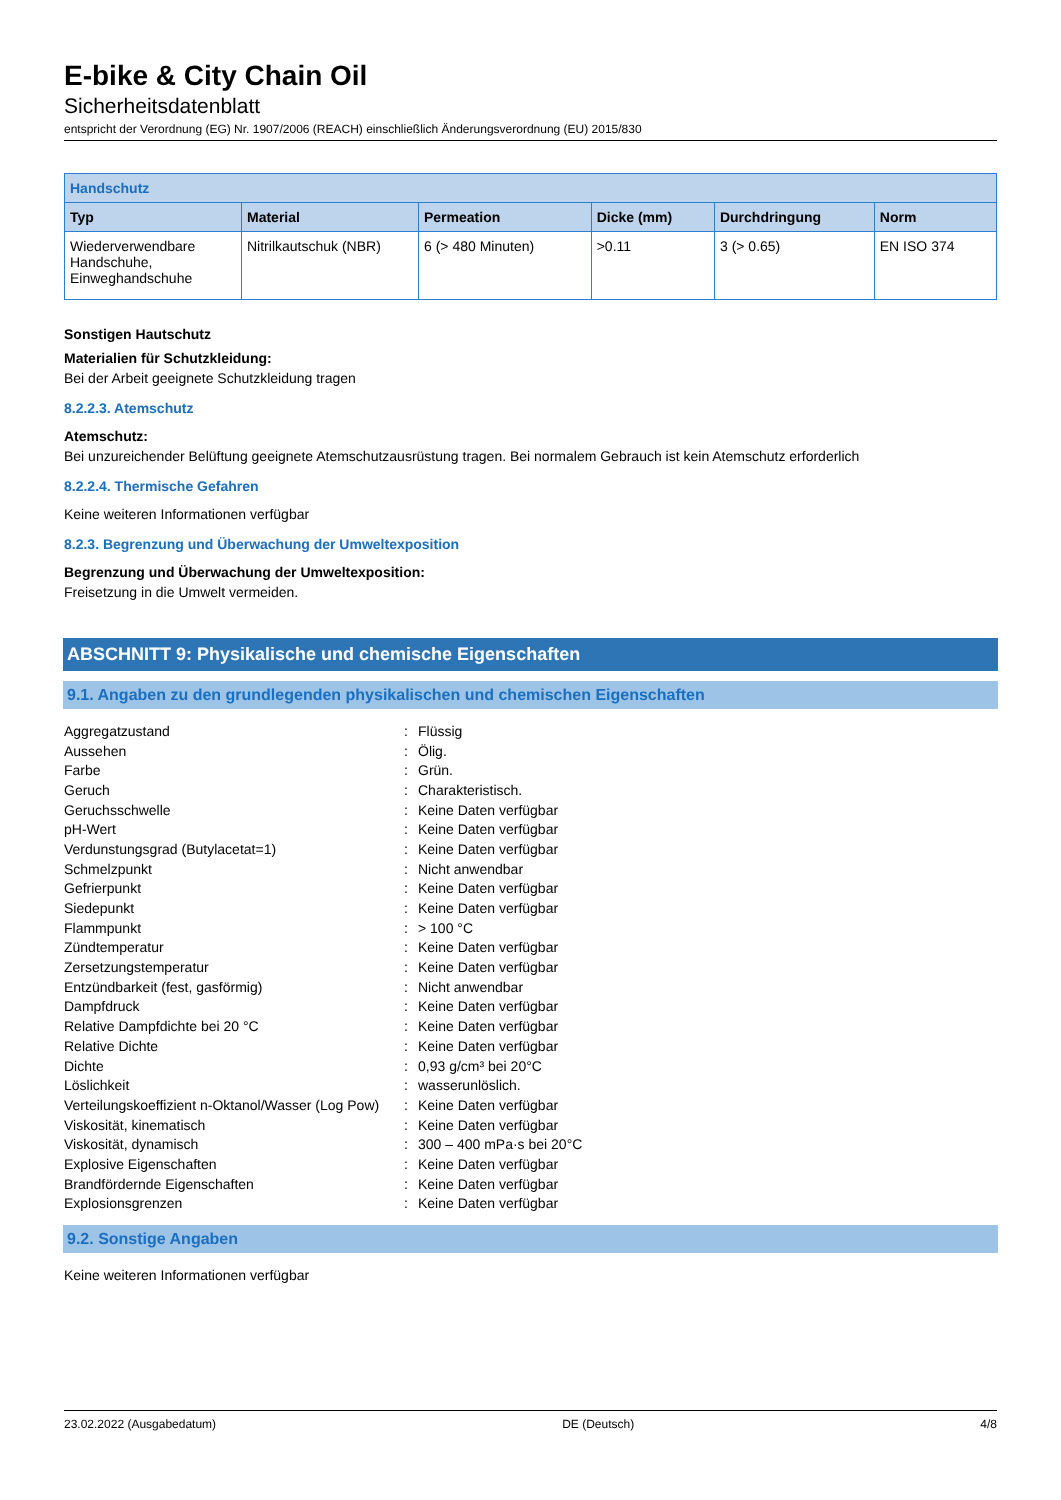E-bike & City Chain Oil
Sicherheitsdatenblatt
entspricht der Verordnung (EG) Nr. 1907/2006 (REACH) einschließlich Änderungsverordnung (EU) 2015/830
| Handschutz | | | | | |
| --- | --- | --- | --- | --- | --- |
| Typ | Material | Permeation | Dicke (mm) | Durchdringung | Norm |
| Wiederverwendbare Handschuhe, Einweghandschuhe | Nitrilkautschuk (NBR) | 6 (> 480 Minuten) | >0.11 | 3 (> 0.65) | EN ISO 374 |
Sonstigen Hautschutz
Materialien für Schutzkleidung:
Bei der Arbeit geeignete Schutzkleidung tragen
8.2.2.3. Atemschutz
Atemschutz:
Bei unzureichender Belüftung geeignete Atemschutzausrüstung tragen. Bei normalem Gebrauch ist kein Atemschutz erforderlich
8.2.2.4. Thermische Gefahren
Keine weiteren Informationen verfügbar
8.2.3. Begrenzung und Überwachung der Umweltexposition
Begrenzung und Überwachung der Umweltexposition:
Freisetzung in die Umwelt vermeiden.
ABSCHNITT 9: Physikalische und chemische Eigenschaften
9.1. Angaben zu den grundlegenden physikalischen und chemischen Eigenschaften
| Aggregatzustand | : | Flüssig |
| Aussehen | : | Ölig. |
| Farbe | : | Grün. |
| Geruch | : | Charakteristisch. |
| Geruchsschwelle | : | Keine Daten verfügbar |
| pH-Wert | : | Keine Daten verfügbar |
| Verdunstungsgrad (Butylacetat=1) | : | Keine Daten verfügbar |
| Schmelzpunkt | : | Nicht anwendbar |
| Gefrierpunkt | : | Keine Daten verfügbar |
| Siedepunkt | : | Keine Daten verfügbar |
| Flammpunkt | : | > 100 °C |
| Zündtemperatur | : | Keine Daten verfügbar |
| Zersetzungstemperatur | : | Keine Daten verfügbar |
| Entzündbarkeit (fest, gasförmig) | : | Nicht anwendbar |
| Dampfdruck | : | Keine Daten verfügbar |
| Relative Dampfdichte bei 20 °C | : | Keine Daten verfügbar |
| Relative Dichte | : | Keine Daten verfügbar |
| Dichte | : | 0,93 g/cm³ bei 20°C |
| Löslichkeit | : | wasserunlöslich. |
| Verteilungskoeffizient n-Oktanol/Wasser (Log Pow) | : | Keine Daten verfügbar |
| Viskosität, kinematisch | : | Keine Daten verfügbar |
| Viskosität, dynamisch | : | 300 – 400 mPa·s bei 20°C |
| Explosive Eigenschaften | : | Keine Daten verfügbar |
| Brandfördernde Eigenschaften | : | Keine Daten verfügbar |
| Explosionsgrenzen | : | Keine Daten verfügbar |
9.2. Sonstige Angaben
Keine weiteren Informationen verfügbar
23.02.2022 (Ausgabedatum) DE (Deutsch) 4/8